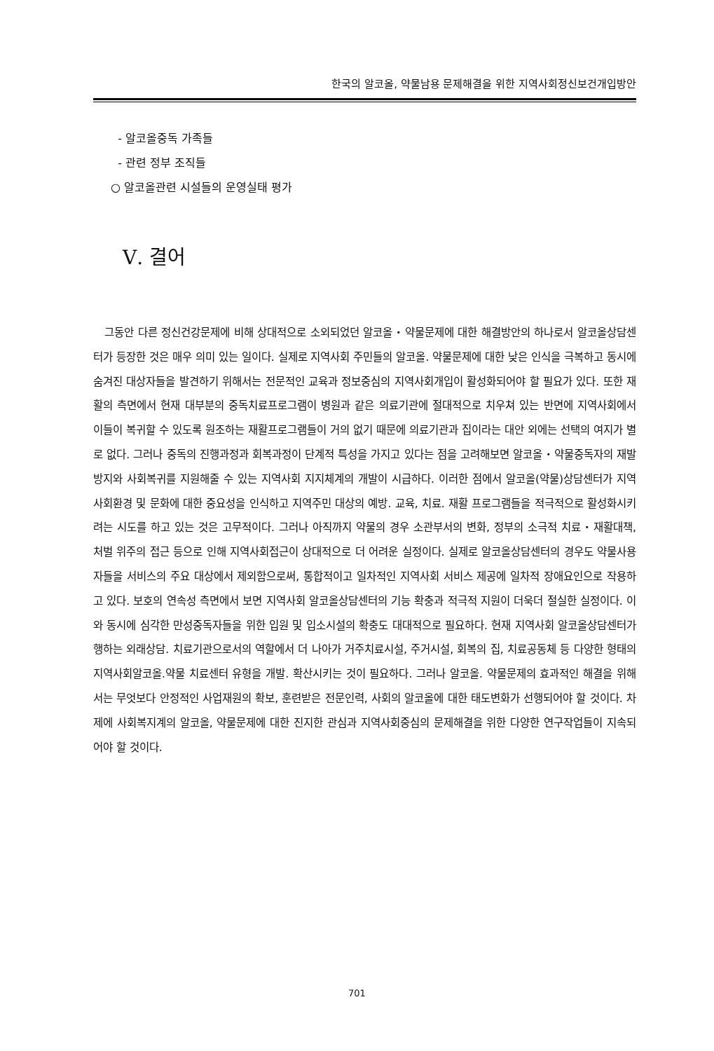한국의 알코올, 약물남용 문제해결을 위한 지역사회정신보건개입방안
- 알코올중독 가족들
- 관련 정부 조직들
○ 알코올관련 시설들의 운영실태 평가
Ⅴ. 결어
그동안 다른 정신건강문제에 비해 상대적으로 소외되었던 알코올・약물문제에 대한 해결방안의 하나로서 알코올상담센터가 등장한 것은 매우 의미 있는 일이다. 실제로 지역사회 주민들의 알코올. 약물문제에 대한 낮은 인식을 극복하고 동시에 숨겨진 대상자들을 발견하기 위해서는 전문적인 교육과 정보중심의 지역사회개입이 활성화되어야 할 필요가 있다. 또한 재활의 측면에서 현재 대부분의 중독치료프로그램이 병원과 같은 의료기관에 절대적으로 치우쳐 있는 반면에 지역사회에서 이들이 복귀할 수 있도록 원조하는 재활프로그램들이 거의 없기 때문에 의료기관과 집이라는 대안 외에는 선택의 여지가 별로 없다. 그러나 중독의 진행과정과 회복과정이 단계적 특성을 가지고 있다는 점을 고려해보면 알코올・약물중독자의 재발방지와 사회복귀를 지원해줄 수 있는 지역사회 지지체계의 개발이 시급하다. 이러한 점에서 알코올(약물)상담센터가 지역사회환경 및 문화에 대한 중요성을 인식하고 지역주민 대상의 예방. 교육, 치료. 재활 프로그램들을 적극적으로 활성화시키려는 시도를 하고 있는 것은 고무적이다. 그러나 아직까지 약물의 경우 소관부서의 변화, 정부의 소극적 치료・재활대책, 처벌 위주의 접근 등으로 인해 지역사회접근이 상대적으로 더 어려운 실정이다. 실제로 알코올상담센터의 경우도 약물사용자들을 서비스의 주요 대상에서 제외함으로써, 통합적이고 일차적인 지역사회 서비스 제공에 일차적 장애요인으로 작용하고 있다. 보호의 연속성 측면에서 보면 지역사회 알코올상담센터의 기능 확충과 적극적 지원이 더욱더 절실한 실정이다. 이와 동시에 심각한 만성중독자들을 위한 입원 및 입소시설의 확충도 대대적으로 필요하다. 현재 지역사회 알코올상담센터가 행하는 외래상담. 치료기관으로서의 역할에서 더 나아가 거주치료시설, 주거시설, 회복의 집, 치료공동체 등 다양한 형태의 지역사회알코올.약물 치료센터 유형을 개발. 확산시키는 것이 필요하다. 그러나 알코올. 약물문제의 효과적인 해결을 위해서는 무엇보다 안정적인 사업재원의 확보, 훈련받은 전문인력, 사회의 알코올에 대한 태도변화가 선행되어야 할 것이다. 차제에 사회복지계의 알코올, 약물문제에 대한 진지한 관심과 지역사회중심의 문제해결을 위한 다양한 연구작업들이 지속되어야 할 것이다.
701